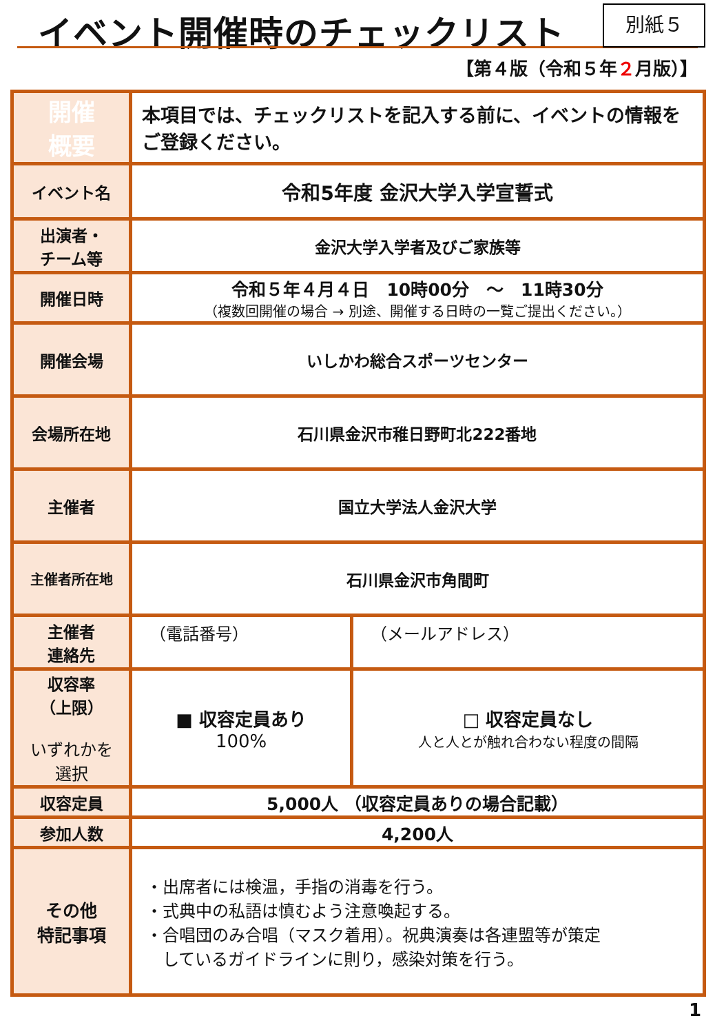イベント開催時のチェックリスト 別紙５
【第４版（令和５年２月版）】
| 開催 概要 | 本項目では、チェックリストを記入する前に、イベントの情報をご登録ください。 | |
| イベント名 | 令和5年度 金沢大学入学宣誓式 | |
| 出演者・ チーム等 | 金沢大学入学者及びご家族等 | |
| 開催日時 | 令和５年４月４日 10時00分 ～ 11時30分 （複数回開催の場合 → 別途、開催する日時の一覧ご提出ください。） | |
| 開催会場 | いしかわ総合スポーツセンター | |
| 会場所在地 | 石川県金沢市稚日野町北222番地 | |
| 主催者 | 国立大学法人金沢大学 | |
| 主催者所在地 | 石川県金沢市角間町 | |
| 主催者 連絡先 | （電話番号） | （メールアドレス） |
| 収容率 （上限） いずれかを 選択 | ■ 収容定員あり 100% | □ 収容定員なし 人と人とが触れ合わない程度の間隔 |
| 収容定員 | 5,000人 （収容定員ありの場合記載） | |
| 参加人数 | 4,200人 | |
| その他 特記事項 | ・出席者には検温，手指の消毒を行う。 ・式典中の私語は慎むよう注意喚起する。 ・合唱団のみ合唱（マスク着用）。祝典演奏は各連盟等が策定 しているガイドラインに則り，感染対策を行う。 | |
1